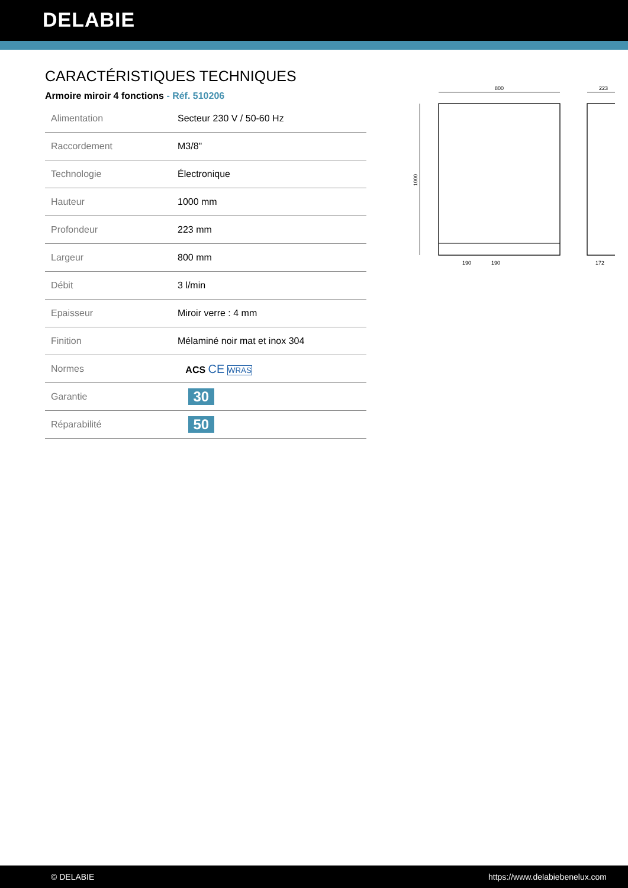DELABIE
CARACTÉRISTIQUES TECHNIQUES
Armoire miroir 4 fonctions - Réf. 510206
| Alimentation | Secteur 230 V / 50-60 Hz |
| Raccordement | M3/8" |
| Technologie | Électronique |
| Hauteur | 1000 mm |
| Profondeur | 223 mm |
| Largeur | 800 mm |
| Débit | 3 l/min |
| Epaisseur | Miroir verre : 4 mm |
| Finition | Mélaminé noir mat et inox 304 |
| Normes | ACS CE WRAS |
| Garantie | 30 |
| Réparabilité | 50 |
800
1000
190
190
223
172
© DELABIE https://www.delabiebenelux.com